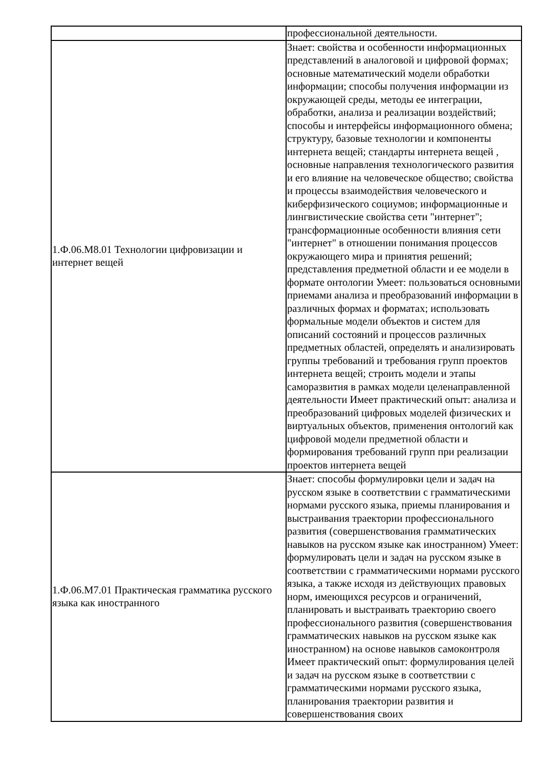| | профессиональной деятельности. |
| 1.Ф.06.М8.01 Технологии цифровизации и интернет вещей | Знает: свойства и особенности информационных представлений в аналоговой и цифровой формах; основные математический модели обработки информации; способы получения информации из окружающей среды, методы ее интеграции, обработки, анализа и реализации воздействий; способы и интерфейсы информационного обмена; структуру, базовые технологии и компоненты интернета вещей; стандарты интернета вещей , основные направления технологического развития и его влияние на человеческое общество; свойства и процессы взаимодействия человеческого и киберфизического социумов; информационные и лингвистические свойства сети "интернет"; трансформационные особенности влияния сети "интернет" в отношении понимания процессов окружающего мира и принятия решений; представления предметной области и ее модели в формате онтологии Умеет: пользоваться основными приемами анализа и преобразований информации в различных формах и форматах; использовать формальные модели объектов и систем для описаний состояний и процессов различных предметных областей, определять и анализировать группы требований и требования групп проектов интернета вещей; строить модели и этапы саморазвития в рамках модели целенаправленной деятельности Имеет практический опыт: анализа и преобразований цифровых моделей физических и виртуальных объектов, применения онтологий как цифровой модели предметной области и формирования требований групп при реализации проектов интернета вещей |
| 1.Ф.06.М7.01 Практическая грамматика русского языка как иностранного | Знает: способы формулировки цели и задач на русском языке в соответствии с грамматическими нормами русского языка, приемы планирования и выстраивания траектории профессионального развития (совершенствования грамматических навыков на русском языке как иностранном) Умеет: формулировать цели и задач на русском языке в соответствии с грамматическими нормами русского языка, а также исходя из действующих правовых норм, имеющихся ресурсов и ограничений, планировать и выстраивать траекторию своего профессионального развития (совершенствования грамматических навыков на русском языке как иностранном) на основе навыков самоконтроля Имеет практический опыт: формулирования целей и задач на русском языке в соответствии с грамматическими нормами русского языка, планирования траектории развития и совершенствования своих |